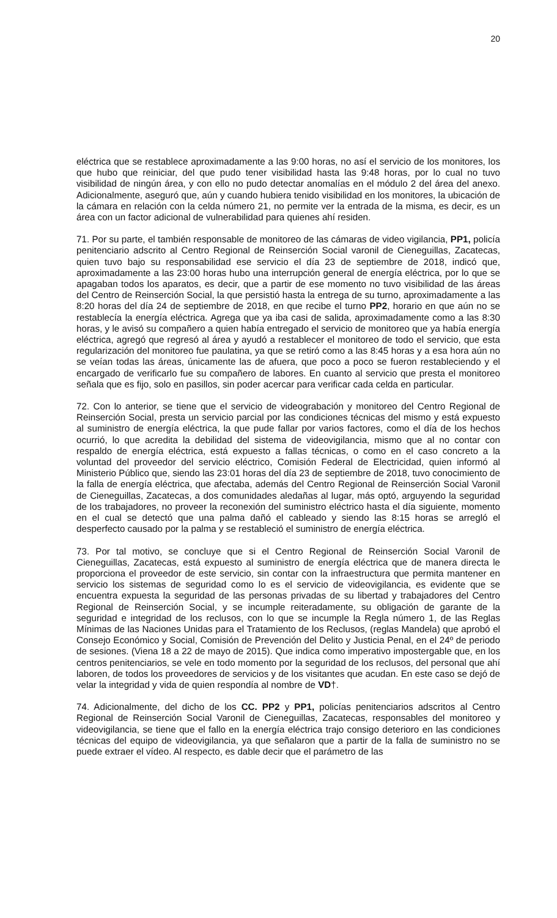20
eléctrica que se restablece aproximadamente a las 9:00 horas, no así el servicio de los monitores, los que hubo que reiniciar, del que pudo tener visibilidad hasta las 9:48 horas, por lo cual no tuvo visibilidad de ningún área, y con ello no pudo detectar anomalías en el módulo 2 del área del anexo. Adicionalmente, aseguró que, aún y cuando hubiera tenido visibilidad en los monitores, la ubicación de la cámara en relación con la celda número 21, no permite ver la entrada de la misma, es decir, es un área con un factor adicional de vulnerabilidad para quienes ahí residen.
71. Por su parte, el también responsable de monitoreo de las cámaras de video vigilancia, PP1, policía penitenciario adscrito al Centro Regional de Reinserción Social varonil de Cieneguillas, Zacatecas, quien tuvo bajo su responsabilidad ese servicio el día 23 de septiembre de 2018, indicó que, aproximadamente a las 23:00 horas hubo una interrupción general de energía eléctrica, por lo que se apagaban todos los aparatos, es decir, que a partir de ese momento no tuvo visibilidad de las áreas del Centro de Reinserción Social, la que persistió hasta la entrega de su turno, aproximadamente a las 8:20 horas del día 24 de septiembre de 2018, en que recibe el turno PP2, horario en que aún no se restablecía la energía eléctrica. Agrega que ya iba casi de salida, aproximadamente como a las 8:30 horas, y le avisó su compañero a quien había entregado el servicio de monitoreo que ya había energía eléctrica, agregó que regresó al área y ayudó a restablecer el monitoreo de todo el servicio, que esta regularización del monitoreo fue paulatina, ya que se retiró como a las 8:45 horas y a esa hora aún no se veían todas las áreas, únicamente las de afuera, que poco a poco se fueron restableciendo y el encargado de verificarlo fue su compañero de labores. En cuanto al servicio que presta el monitoreo señala que es fijo, solo en pasillos, sin poder acercar para verificar cada celda en particular.
72. Con lo anterior, se tiene que el servicio de videograbación y monitoreo del Centro Regional de Reinserción Social, presta un servicio parcial por las condiciones técnicas del mismo y está expuesto al suministro de energía eléctrica, la que pude fallar por varios factores, como el día de los hechos ocurrió, lo que acredita la debilidad del sistema de videovigilancia, mismo que al no contar con respaldo de energía eléctrica, está expuesto a fallas técnicas, o como en el caso concreto a la voluntad del proveedor del servicio eléctrico, Comisión Federal de Electricidad, quien informó al Ministerio Público que, siendo las 23:01 horas del día 23 de septiembre de 2018, tuvo conocimiento de la falla de energía eléctrica, que afectaba, además del Centro Regional de Reinserción Social Varonil de Cieneguillas, Zacatecas, a dos comunidades aledañas al lugar, más optó, arguyendo la seguridad de los trabajadores, no proveer la reconexión del suministro eléctrico hasta el día siguiente, momento en el cual se detectó que una palma dañó el cableado y siendo las 8:15 horas se arregló el desperfecto causado por la palma y se restableció el suministro de energía eléctrica.
73. Por tal motivo, se concluye que si el Centro Regional de Reinserción Social Varonil de Cieneguillas, Zacatecas, está expuesto al suministro de energía eléctrica que de manera directa le proporciona el proveedor de este servicio, sin contar con la infraestructura que permita mantener en servicio los sistemas de seguridad como lo es el servicio de videovigilancia, es evidente que se encuentra expuesta la seguridad de las personas privadas de su libertad y trabajadores del Centro Regional de Reinserción Social, y se incumple reiteradamente, su obligación de garante de la seguridad e integridad de los reclusos, con lo que se incumple la Regla número 1, de las Reglas Mínimas de las Naciones Unidas para el Tratamiento de los Reclusos, (reglas Mandela) que aprobó el Consejo Económico y Social, Comisión de Prevención del Delito y Justicia Penal, en el 24º de periodo de sesiones. (Viena 18 a 22 de mayo de 2015). Que indica como imperativo impostergable que, en los centros penitenciarios, se vele en todo momento por la seguridad de los reclusos, del personal que ahí laboren, de todos los proveedores de servicios y de los visitantes que acudan. En este caso se dejó de velar la integridad y vida de quien respondía al nombre de VD†.
74. Adicionalmente, del dicho de los CC. PP2 y PP1, policías penitenciarios adscritos al Centro Regional de Reinserción Social Varonil de Cieneguillas, Zacatecas, responsables del monitoreo y videovigilancia, se tiene que el fallo en la energía eléctrica trajo consigo deterioro en las condiciones técnicas del equipo de videovigilancia, ya que señalaron que a partir de la falla de suministro no se puede extraer el vídeo. Al respecto, es dable decir que el parámetro de las